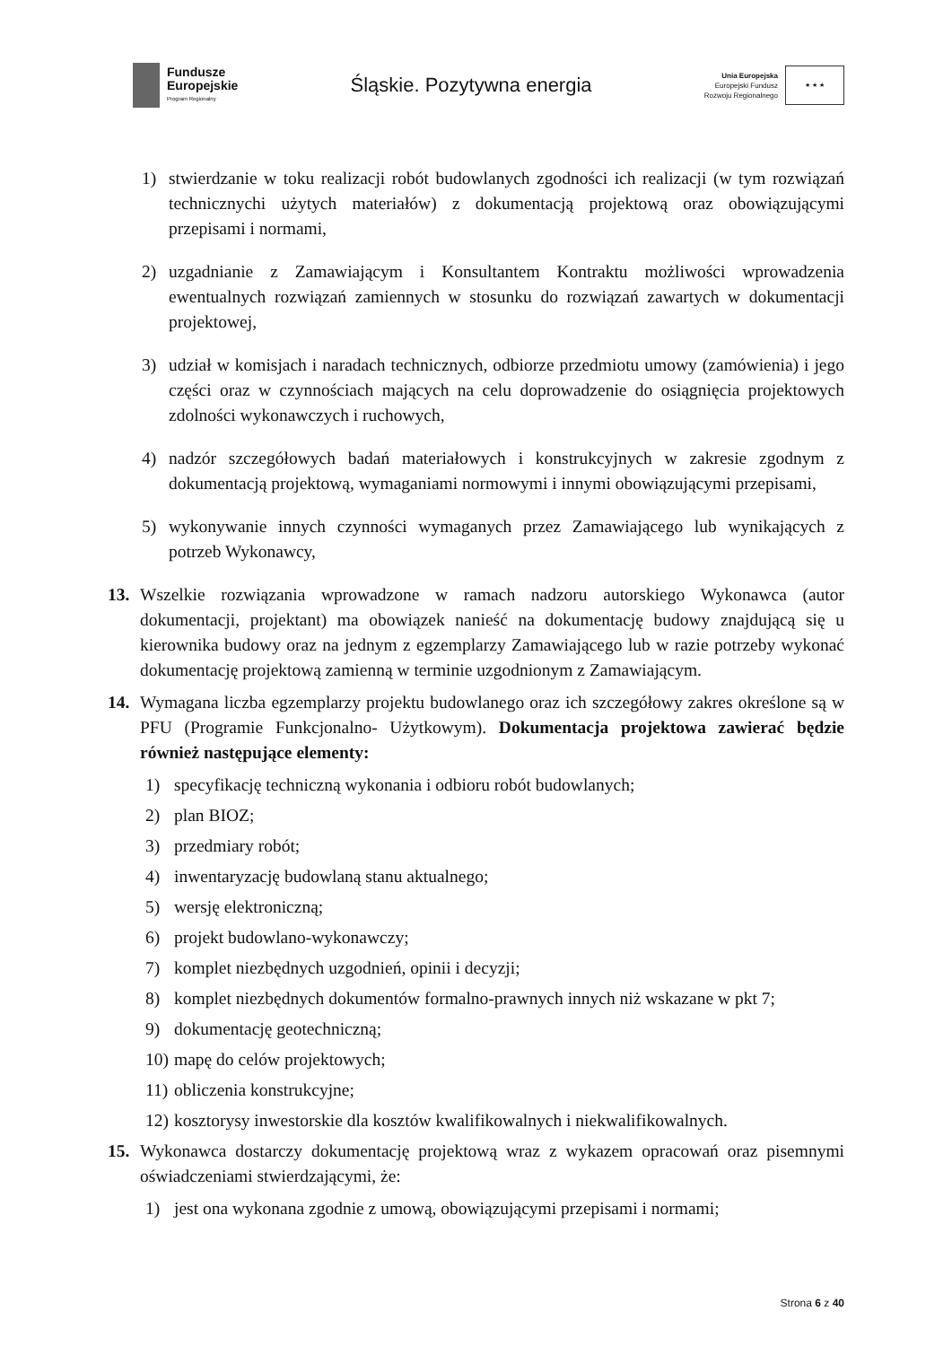Fundusze
Europejskie
Program Regionalny
Śląskie. Pozytywna energia
Unia Europejska
Europejski Fundusz
Rozwoju Regionalnego
★ ★ ★
1) stwierdzanie w toku realizacji robót budowlanych zgodności ich realizacji (w tym rozwiązań technicznychi użytych materiałów) z dokumentacją projektową oraz obowiązującymi przepisami i normami,
2) uzgadnianie z Zamawiającym i Konsultantem Kontraktu możliwości wprowadzenia ewentualnych rozwiązań zamiennych w stosunku do rozwiązań zawartych w dokumentacji projektowej,
3) udział w komisjach i naradach technicznych, odbiorze przedmiotu umowy (zamówienia) i jego części oraz w czynnościach mających na celu doprowadzenie do osiągnięcia projektowych zdolności wykonawczych i ruchowych,
4) nadzór szczegółowych badań materiałowych i konstrukcyjnych w zakresie zgodnym z dokumentacją projektową, wymaganiami normowymi i innymi obowiązującymi przepisami,
5) wykonywanie innych czynności wymaganych przez Zamawiającego lub wynikających z potrzeb Wykonawcy,
13. Wszelkie rozwiązania wprowadzone w ramach nadzoru autorskiego Wykonawca (autor dokumentacji, projektant) ma obowiązek nanieść na dokumentację budowy znajdującą się u kierownika budowy oraz na jednym z egzemplarzy Zamawiającego lub w razie potrzeby wykonać dokumentację projektową zamienną w terminie uzgodnionym z Zamawiającym.
14. Wymagana liczba egzemplarzy projektu budowlanego oraz ich szczegółowy zakres określone są w PFU (Programie Funkcjonalno- Użytkowym). Dokumentacja projektowa zawierać będzie również następujące elementy:
1) specyfikację techniczną wykonania i odbioru robót budowlanych;
2) plan BIOZ;
3) przedmiary robót;
4) inwentaryzację budowlaną stanu aktualnego;
5) wersję elektroniczną;
6) projekt budowlano-wykonawczy;
7) komplet niezbędnych uzgodnień, opinii i decyzji;
8) komplet niezbędnych dokumentów formalno-prawnych innych niż wskazane w pkt 7;
9) dokumentację geotechniczną;
10) mapę do celów projektowych;
11) obliczenia konstrukcyjne;
12) kosztorysy inwestorskie dla kosztów kwalifikowalnych i niekwalifikowalnych.
15. Wykonawca dostarczy dokumentację projektową wraz z wykazem opracowań oraz pisemnymi oświadczeniami stwierdzającymi, że:
1) jest ona wykonana zgodnie z umową, obowiązującymi przepisami i normami;
Strona 6 z 40